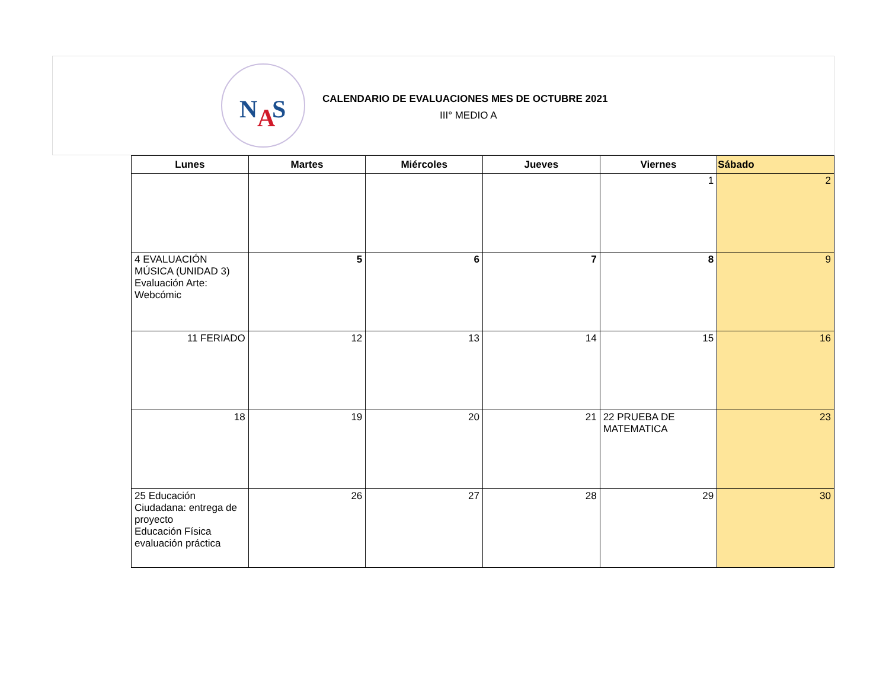N
A
S
CALENDARIO DE EVALUACIONES MES DE OCTUBRE 2021
III° MEDIO A
| Lunes | Martes | Miércoles | Jueves | Viernes | Sábado |
| --- | --- | --- | --- | --- | --- |
| | | | | 1 | 2 |
| 4 EVALUACIÓN MÚSICA (UNIDAD 3) Evaluación Arte: Webcómic | 5 | 6 | 7 | 8 | 9 |
| 11 FERIADO | 12 | 13 | 14 | 15 | 16 |
| 18 | 19 | 20 | 21 | 22 PRUEBA DE MATEMATICA | 23 |
| 25 Educación Ciudadana: entrega de proyecto Educación Física evaluación práctica | 26 | 27 | 28 | 29 | 30 |